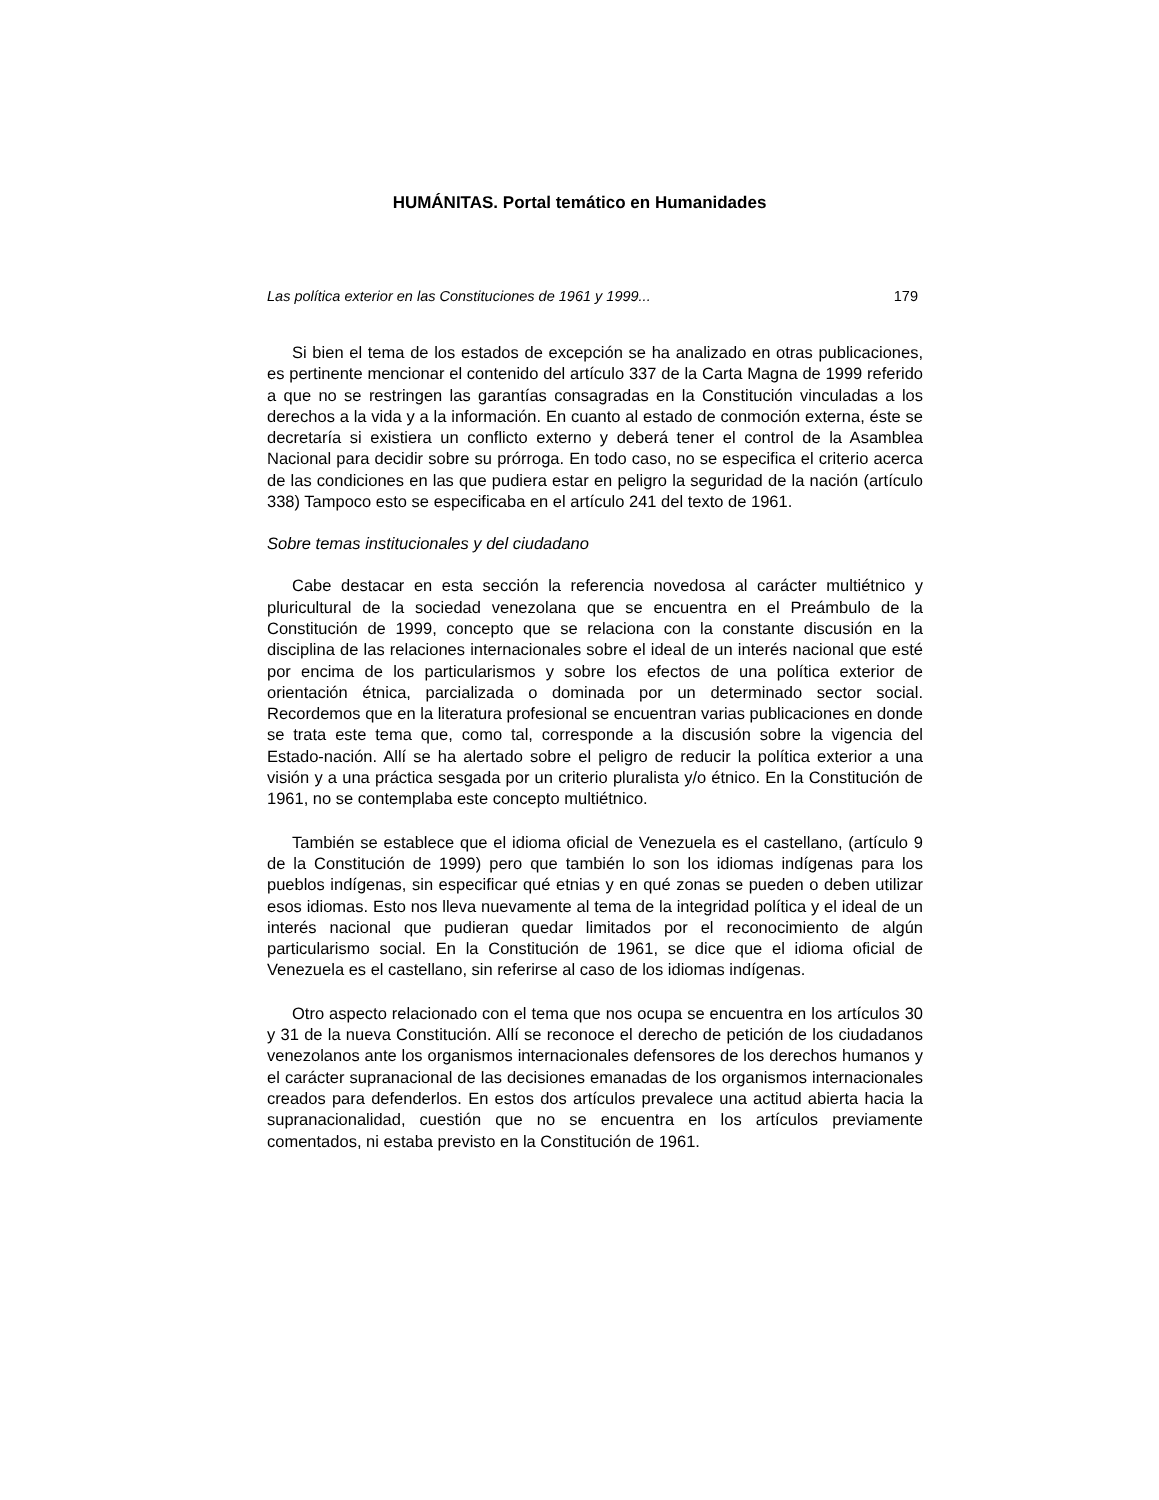HUMÁNITAS. Portal temático en Humanidades
Las política exterior en las Constituciones de 1961 y 1999... 179
Si bien el tema de los estados de excepción se ha analizado en otras publicaciones, es pertinente mencionar el contenido del artículo 337 de la Carta Magna de 1999 referido a que no se restringen las garantías consagradas en la Constitución vinculadas a los derechos a la vida y a la información. En cuanto al estado de conmoción externa, éste se decretaría si existiera un conflicto externo y deberá tener el control de la Asamblea Nacional para decidir sobre su prórroga. En todo caso, no se especifica el criterio acerca de las condiciones en las que pudiera estar en peligro la seguridad de la nación (artículo 338) Tampoco esto se especificaba en el artículo 241 del texto de 1961.
Sobre temas institucionales y del ciudadano
Cabe destacar en esta sección la referencia novedosa al carácter multiétnico y pluricultural de la sociedad venezolana que se encuentra en el Preámbulo de la Constitución de 1999, concepto que se relaciona con la constante discusión en la disciplina de las relaciones internacionales sobre el ideal de un interés nacional que esté por encima de los particularismos y sobre los efectos de una política exterior de orientación étnica, parcializada o dominada por un determinado sector social. Recordemos que en la literatura profesional se encuentran varias publicaciones en donde se trata este tema que, como tal, corresponde a la discusión sobre la vigencia del Estado-nación. Allí se ha alertado sobre el peligro de reducir la política exterior a una visión y a una práctica sesgada por un criterio pluralista y/o étnico. En la Constitución de 1961, no se contemplaba este concepto multiétnico.
También se establece que el idioma oficial de Venezuela es el castellano, (artículo 9 de la Constitución de 1999) pero que también lo son los idiomas indígenas para los pueblos indígenas, sin especificar qué etnias y en qué zonas se pueden o deben utilizar esos idiomas. Esto nos lleva nuevamente al tema de la integridad política y el ideal de un interés nacional que pudieran quedar limitados por el reconocimiento de algún particularismo social. En la Constitución de 1961, se dice que el idioma oficial de Venezuela es el castellano, sin referirse al caso de los idiomas indígenas.
Otro aspecto relacionado con el tema que nos ocupa se encuentra en los artículos 30 y 31 de la nueva Constitución. Allí se reconoce el derecho de petición de los ciudadanos venezolanos ante los organismos internacionales defensores de los derechos humanos y el carácter supranacional de las decisiones emanadas de los organismos internacionales creados para defenderlos. En estos dos artículos prevalece una actitud abierta hacia la supranacionalidad, cuestión que no se encuentra en los artículos previamente comentados, ni estaba previsto en la Constitución de 1961.